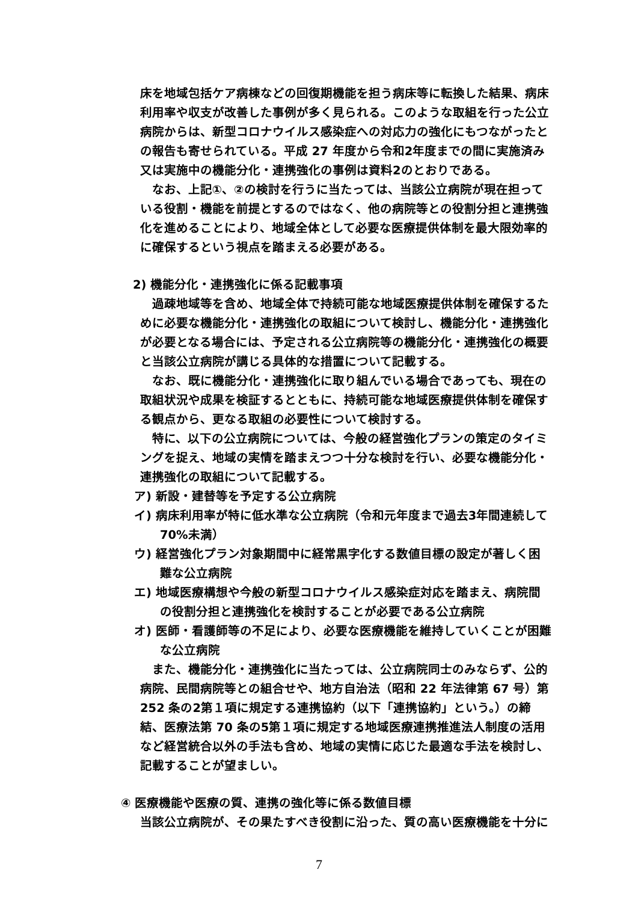床を地域包括ケア病棟などの回復期機能を担う病床等に転換した結果、病床利用率や収支が改善した事例が多く見られる。このような取組を行った公立病院からは、新型コロナウイルス感染症への対応力の強化にもつながったとの報告も寄せられている。平成 27 年度から令和2年度までの間に実施済み又は実施中の機能分化・連携強化の事例は資料2のとおりである。
なお、上記①、②の検討を行うに当たっては、当該公立病院が現在担っている役割・機能を前提とするのではなく、他の病院等との役割分担と連携強化を進めることにより、地域全体として必要な医療提供体制を最大限効率的に確保するという視点を踏まえる必要がある。
2) 機能分化・連携強化に係る記載事項
過疎地域等を含め、地域全体で持続可能な地域医療提供体制を確保するために必要な機能分化・連携強化の取組について検討し、機能分化・連携強化が必要となる場合には、予定される公立病院等の機能分化・連携強化の概要と当該公立病院が講じる具体的な措置について記載する。
なお、既に機能分化・連携強化に取り組んでいる場合であっても、現在の取組状況や成果を検証するとともに、持続可能な地域医療提供体制を確保する観点から、更なる取組の必要性について検討する。
特に、以下の公立病院については、今般の経営強化プランの策定のタイミングを捉え、地域の実情を踏まえつつ十分な検討を行い、必要な機能分化・連携強化の取組について記載する。
ア) 新設・建替等を予定する公立病院
イ) 病床利用率が特に低水準な公立病院（令和元年度まで過去3年間連続して 70%未満）
ウ) 経営強化プラン対象期間中に経常黒字化する数値目標の設定が著しく困難な公立病院
エ) 地域医療構想や今般の新型コロナウイルス感染症対応を踏まえ、病院間の役割分担と連携強化を検討することが必要である公立病院
オ) 医師・看護師等の不足により、必要な医療機能を維持していくことが困難な公立病院
また、機能分化・連携強化に当たっては、公立病院同士のみならず、公的病院、民間病院等との組合せや、地方自治法（昭和 22 年法律第 67 号）第 252 条の2第１項に規定する連携協約（以下「連携協約」という。）の締結、医療法第 70 条の5第１項に規定する地域医療連携推進法人制度の活用など経営統合以外の手法も含め、地域の実情に応じた最適な手法を検討し、記載することが望ましい。
④ 医療機能や医療の質、連携の強化等に係る数値目標
当該公立病院が、その果たすべき役割に沿った、質の高い医療機能を十分に
7